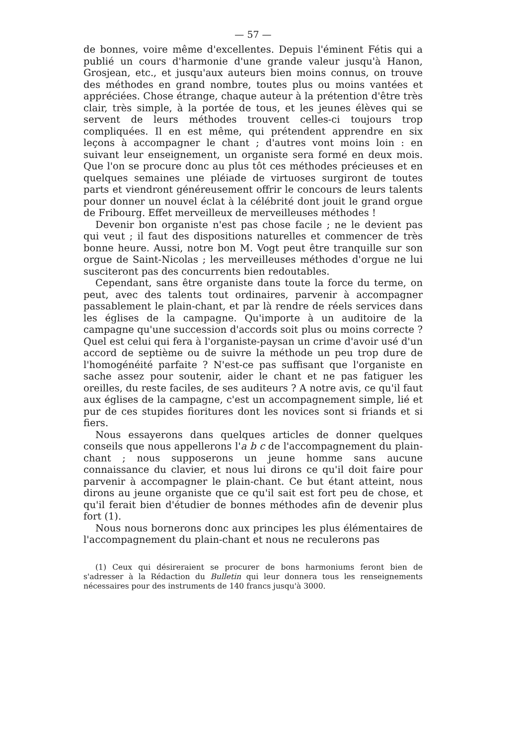— 57 —
de bonnes, voire même d'excellentes. Depuis l'éminent Fétis qui a publié un cours d'harmonie d'une grande valeur jusqu'à Hanon, Grosjean, etc., et jusqu'aux auteurs bien moins connus, on trouve des méthodes en grand nombre, toutes plus ou moins vantées et appréciées. Chose étrange, chaque auteur à la prétention d'être très clair, très simple, à la portée de tous, et les jeunes élèves qui se servent de leurs méthodes trouvent celles-ci toujours trop compliquées. Il en est même, qui prétendent apprendre en six leçons à accompagner le chant ; d'autres vont moins loin : en suivant leur enseignement, un organiste sera formé en deux mois. Que l'on se procure donc au plus tôt ces méthodes précieuses et en quelques semaines une pléiade de virtuoses surgiront de toutes parts et viendront généreusement offrir le concours de leurs talents pour donner un nouvel éclat à la célébrité dont jouit le grand orgue de Fribourg. Effet merveilleux de merveilleuses méthodes !
Devenir bon organiste n'est pas chose facile ; ne le devient pas qui veut ; il faut des dispositions naturelles et commencer de très bonne heure. Aussi, notre bon M. Vogt peut être tranquille sur son orgue de Saint-Nicolas ; les merveilleuses méthodes d'orgue ne lui susciteront pas des concurrents bien redoutables.
Cependant, sans être organiste dans toute la force du terme, on peut, avec des talents tout ordinaires, parvenir à accompagner passablement le plain-chant, et par là rendre de réels services dans les églises de la campagne. Qu'importe à un auditoire de la campagne qu'une succession d'accords soit plus ou moins correcte ? Quel est celui qui fera à l'organiste-paysan un crime d'avoir usé d'un accord de septième ou de suivre la méthode un peu trop dure de l'homogénéité parfaite ? N'est-ce pas suffisant que l'organiste en sache assez pour soutenir, aider le chant et ne pas fatiguer les oreilles, du reste faciles, de ses auditeurs ? A notre avis, ce qu'il faut aux églises de la campagne, c'est un accompagnement simple, lié et pur de ces stupides fioritures dont les novices sont si friands et si fiers.
Nous essayerons dans quelques articles de donner quelques conseils que nous appellerons l'a b c de l'accompagnement du plain-chant ; nous supposerons un jeune homme sans aucune connaissance du clavier, et nous lui dirons ce qu'il doit faire pour parvenir à accompagner le plain-chant. Ce but étant atteint, nous dirons au jeune organiste que ce qu'il sait est fort peu de chose, et qu'il ferait bien d'étudier de bonnes méthodes afin de devenir plus fort (1).
Nous nous bornerons donc aux principes les plus élémentaires de l'accompagnement du plain-chant et nous ne reculerons pas
(1) Ceux qui désireraient se procurer de bons harmoniums feront bien de s'adresser à la Rédaction du Bulletin qui leur donnera tous les renseignements nécessaires pour des instruments de 140 francs jusqu'à 3000.